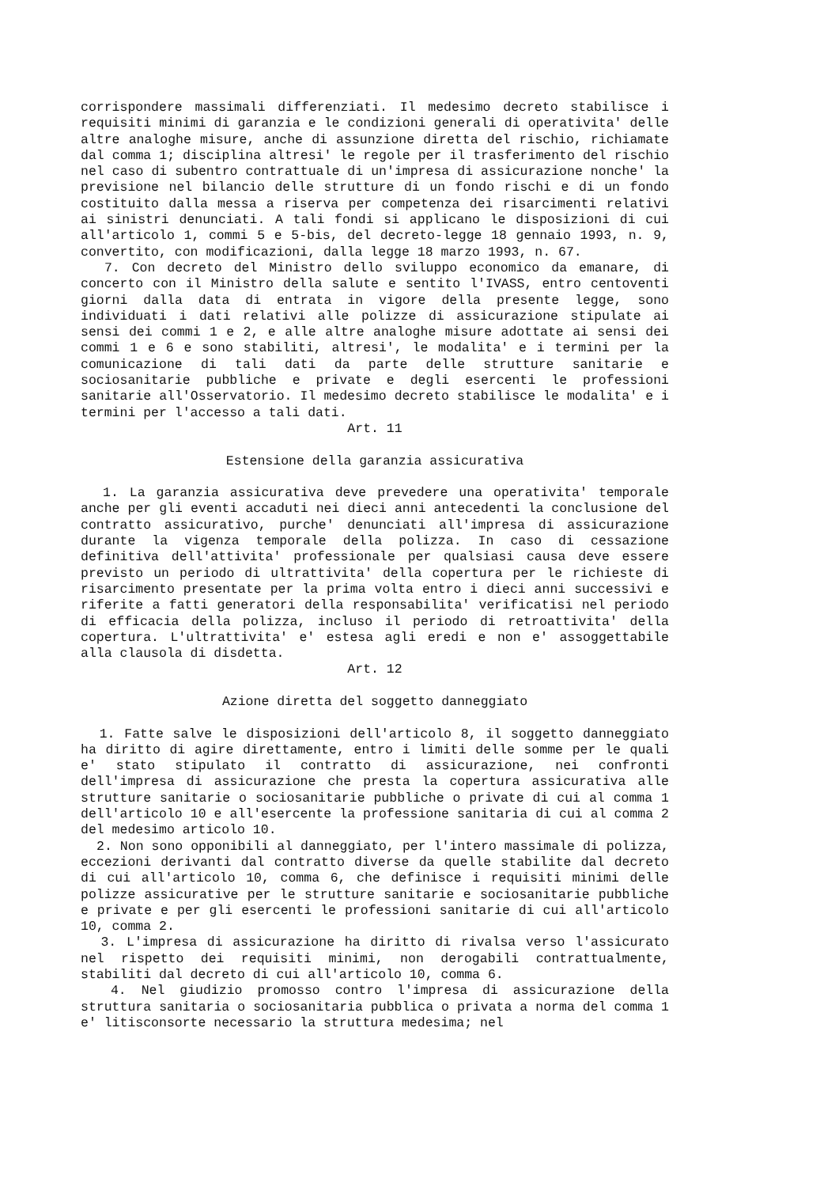corrispondere massimali differenziati. Il medesimo decreto stabilisce i requisiti minimi di garanzia e le condizioni generali di operativita' delle altre analoghe misure, anche di assunzione diretta del rischio, richiamate dal comma 1; disciplina altresi' le regole per il trasferimento del rischio nel caso di subentro contrattuale di un'impresa di assicurazione nonche' la previsione nel bilancio delle strutture di un fondo rischi e di un fondo costituito dalla messa a riserva per competenza dei risarcimenti relativi ai sinistri denunciati. A tali fondi si applicano le disposizioni di cui all'articolo 1, commi 5 e 5-bis, del decreto-legge 18 gennaio 1993, n. 9, convertito, con modificazioni, dalla legge 18 marzo 1993, n. 67.
7. Con decreto del Ministro dello sviluppo economico da emanare, di concerto con il Ministro della salute e sentito l'IVASS, entro centoventi giorni dalla data di entrata in vigore della presente legge, sono individuati i dati relativi alle polizze di assicurazione stipulate ai sensi dei commi 1 e 2, e alle altre analoghe misure adottate ai sensi dei commi 1 e 6 e sono stabiliti, altresi', le modalita' e i termini per la comunicazione di tali dati da parte delle strutture sanitarie e sociosanitarie pubbliche e private e degli esercenti le professioni sanitarie all'Osservatorio. Il medesimo decreto stabilisce le modalita' e i termini per l'accesso a tali dati.
Art. 11
Estensione della garanzia assicurativa
1. La garanzia assicurativa deve prevedere una operativita' temporale anche per gli eventi accaduti nei dieci anni antecedenti la conclusione del contratto assicurativo, purche' denunciati all'impresa di assicurazione durante la vigenza temporale della polizza. In caso di cessazione definitiva dell'attivita' professionale per qualsiasi causa deve essere previsto un periodo di ultrattivita' della copertura per le richieste di risarcimento presentate per la prima volta entro i dieci anni successivi e riferite a fatti generatori della responsabilita' verificatisi nel periodo di efficacia della polizza, incluso il periodo di retroattivita' della copertura. L'ultrattivita' e' estesa agli eredi e non e' assoggettabile alla clausola di disdetta.
Art. 12
Azione diretta del soggetto danneggiato
1. Fatte salve le disposizioni dell'articolo 8, il soggetto danneggiato ha diritto di agire direttamente, entro i limiti delle somme per le quali e' stato stipulato il contratto di assicurazione, nei confronti dell'impresa di assicurazione che presta la copertura assicurativa alle strutture sanitarie o sociosanitarie pubbliche o private di cui al comma 1 dell'articolo 10 e all'esercente la professione sanitaria di cui al comma 2 del medesimo articolo 10.
2. Non sono opponibili al danneggiato, per l'intero massimale di polizza, eccezioni derivanti dal contratto diverse da quelle stabilite dal decreto di cui all'articolo 10, comma 6, che definisce i requisiti minimi delle polizze assicurative per le strutture sanitarie e sociosanitarie pubbliche e private e per gli esercenti le professioni sanitarie di cui all'articolo 10, comma 2.
3. L'impresa di assicurazione ha diritto di rivalsa verso l'assicurato nel rispetto dei requisiti minimi, non derogabili contrattualmente, stabiliti dal decreto di cui all'articolo 10, comma 6.
4. Nel giudizio promosso contro l'impresa di assicurazione della struttura sanitaria o sociosanitaria pubblica o privata a norma del comma 1 e' litisconsorte necessario la struttura medesima; nel